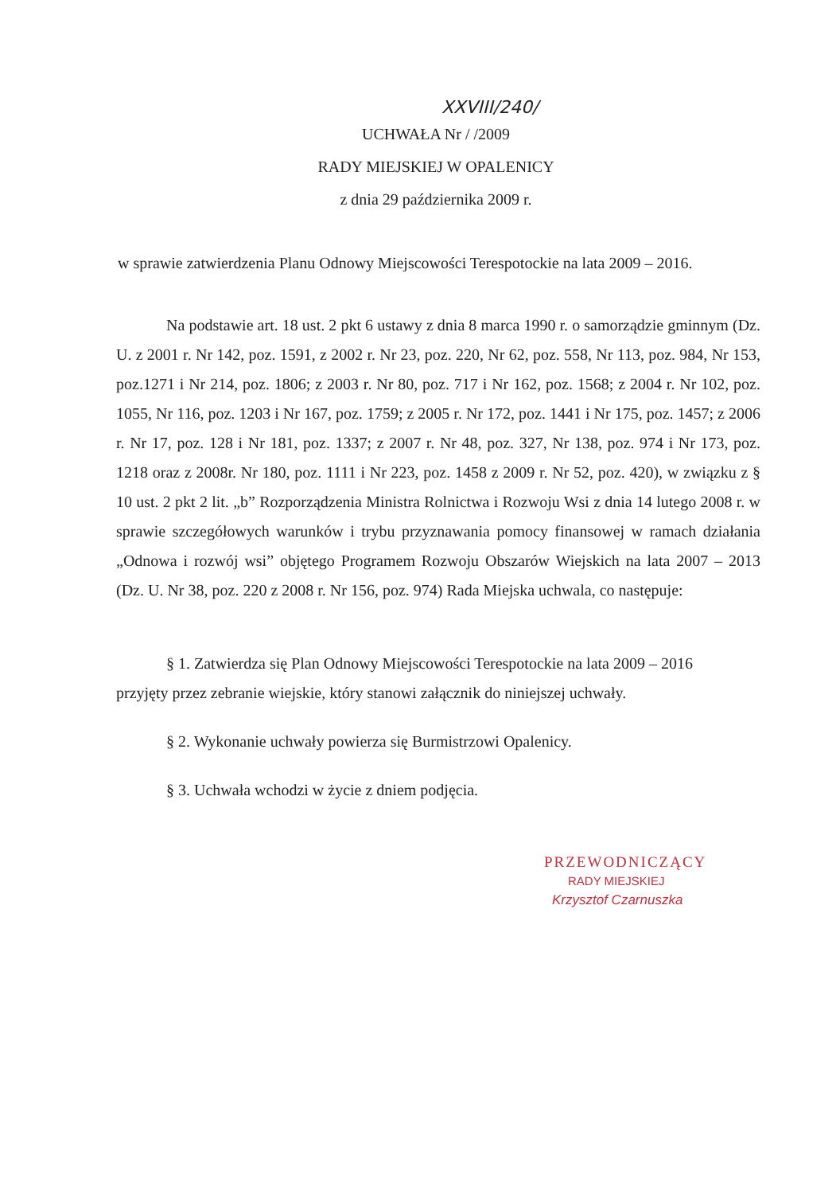XXVIII/240/
UCHWAŁA Nr / /2009
RADY MIEJSKIEJ W OPALENICY
z dnia 29 października 2009 r.
w sprawie zatwierdzenia Planu Odnowy Miejscowości Terespotockie na lata 2009 – 2016.
Na podstawie art. 18 ust. 2 pkt 6 ustawy z dnia 8 marca 1990 r. o samorządzie gminnym (Dz. U. z 2001 r. Nr 142, poz. 1591, z 2002 r. Nr 23, poz. 220, Nr 62, poz. 558, Nr 113, poz. 984, Nr 153, poz.1271 i Nr 214, poz. 1806; z 2003 r. Nr 80, poz. 717 i Nr 162, poz. 1568; z 2004 r. Nr 102, poz. 1055, Nr 116, poz. 1203 i Nr 167, poz. 1759; z 2005 r. Nr 172, poz. 1441 i Nr 175, poz. 1457; z 2006 r. Nr 17, poz. 128 i Nr 181, poz. 1337; z 2007 r. Nr 48, poz. 327, Nr 138, poz. 974 i Nr 173, poz. 1218 oraz z 2008r. Nr 180, poz. 1111 i Nr 223, poz. 1458 z 2009 r. Nr 52, poz. 420), w związku z § 10 ust. 2 pkt 2 lit. „b” Rozporządzenia Ministra Rolnictwa i Rozwoju Wsi z dnia 14 lutego 2008 r. w sprawie szczegółowych warunków i trybu przyznawania pomocy finansowej w ramach działania „Odnowa i rozwój wsi” objętego Programem Rozwoju Obszarów Wiejskich na lata 2007 – 2013 (Dz. U. Nr 38, poz. 220 z 2008 r. Nr 156, poz. 974) Rada Miejska uchwala, co następuje:
§ 1. Zatwierdza się Plan Odnowy Miejscowości Terespotockie na lata 2009 – 2016 przyjęty przez zebranie wiejskie, który stanowi załącznik do niniejszej uchwały.
§ 2. Wykonanie uchwały powierza się Burmistrzowi Opalenicy.
§ 3. Uchwała wchodzi w życie z dniem podjęcia.
PRZEWODNICZĄCY
RADY MIEJSKIEJ
Krzysztof Czarnuszka